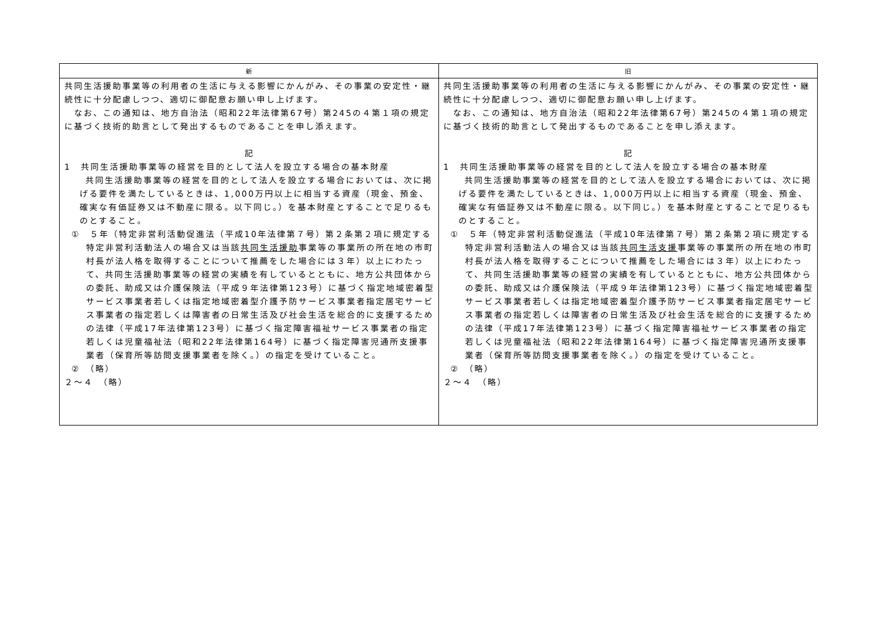| 新 | 旧 |
| --- | --- |
| 共同生活援助事業等の利用者の生活に与える影響にかんがみ、その事業の安定性・継続性に十分配慮しつつ、適切に御配意お願い申し上げます。 なお、この通知は、地方自治法（昭和22年法律第67号）第245の４第１項の規定に基づく技術的助言として発出するものであることを申し添えます。 記 1 共同生活援助事業等の経営を目的として法人を設立する場合の基本財産 共同生活援助事業等の経営を目的として法人を設立する場合においては、次に掲げる要件を満たしているときは、1,000万円以上に相当する資産（現金、預金、確実な有価証券又は不動産に限る。以下同じ。）を基本財産とすることで足りるものとすること。 ① ５年（特定非営利活動促進法（平成10年法律第７号）第２条第２項に規定する特定非営利活動法人の場合又は当該 共同生活援助 事業等の事業所の所在地の市町村長が法人格を取得することについて推薦をした場合には３年）以上にわたって、共同生活援助事業等の経営の実績を有しているとともに、地方公共団体からの委託、助成又は介護保険法（平成９年法律第123号）に基づく指定地域密着型サービス事業者若しくは指定地域密着型介護予防サービス事業者指定居宅サービス事業者の指定若しくは障害者の日常生活及び社会生活を総合的に支援するための法律（平成17年法律第123号）に基づく指定障害福祉サービス事業者の指定若しくは児童福祉法（昭和22年法律第164号）に基づく指定障害児通所支援事業者（保育所等訪問支援事業者を除く。）の指定を受けていること。 ② （略） ２～４ （略） | 共同生活援助事業等の利用者の生活に与える影響にかんがみ、その事業の安定性・継続性に十分配慮しつつ、適切に御配意お願い申し上げます。 なお、この通知は、地方自治法（昭和22年法律第67号）第245の４第１項の規定に基づく技術的助言として発出するものであることを申し添えます。 記 1 共同生活援助事業等の経営を目的として法人を設立する場合の基本財産 共同生活援助事業等の経営を目的として法人を設立する場合においては、次に掲げる要件を満たしているときは、1,000万円以上に相当する資産（現金、預金、確実な有価証券又は不動産に限る。以下同じ。）を基本財産とすることで足りるものとすること。 ① ５年（特定非営利活動促進法（平成10年法律第７号）第２条第２項に規定する特定非営利活動法人の場合又は当該 共同生活支援 事業等の事業所の所在地の市町村長が法人格を取得することについて推薦をした場合には３年）以上にわたって、共同生活援助事業等の経営の実績を有しているとともに、地方公共団体からの委託、助成又は介護保険法（平成９年法律第123号）に基づく指定地域密着型サービス事業者若しくは指定地域密着型介護予防サービス事業者指定居宅サービス事業者の指定若しくは障害者の日常生活及び社会生活を総合的に支援するための法律（平成17年法律第123号）に基づく指定障害福祉サービス事業者の指定若しくは児童福祉法（昭和22年法律第164号）に基づく指定障害児通所支援事業者（保育所等訪問支援事業者を除く。）の指定を受けていること。 ② （略） ２～４ （略） |